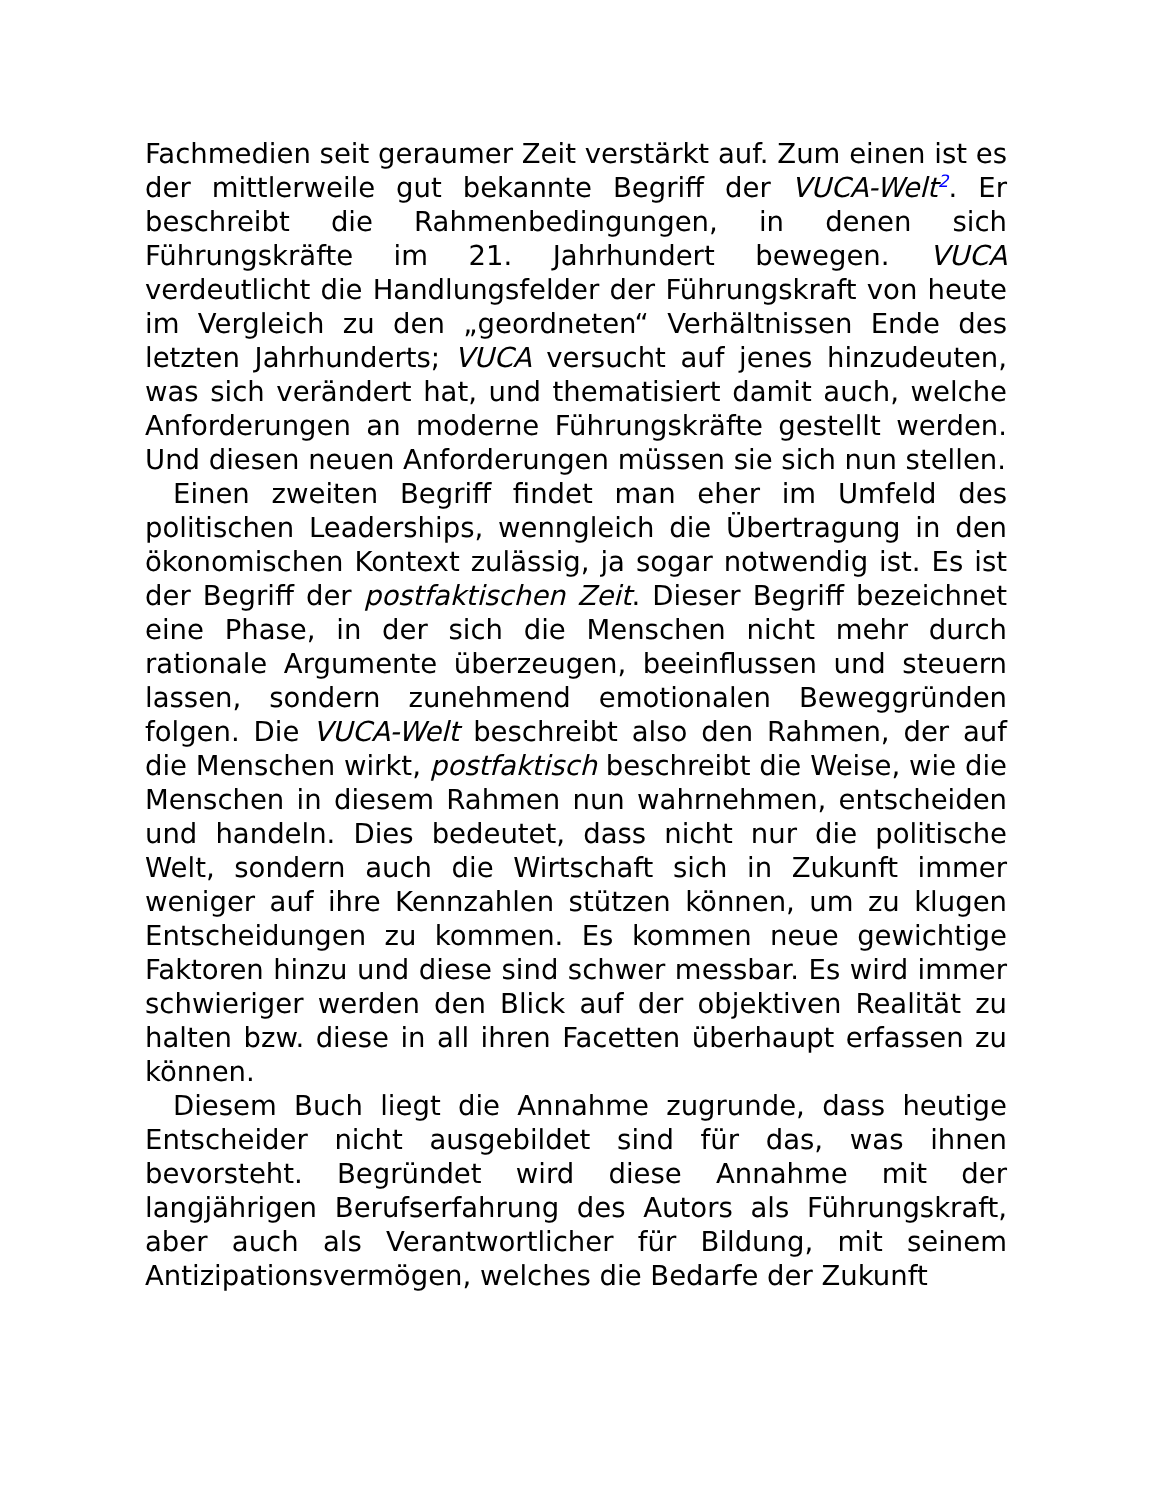Fachmedien seit geraumer Zeit verstärkt auf. Zum einen ist es der mittlerweile gut bekannte Begriff der VUCA-Welt<sup>2</sup>. Er beschreibt die Rahmenbedingungen, in denen sich Führungskräfte im 21. Jahrhundert bewegen. VUCA verdeutlicht die Handlungsfelder der Führungskraft von heute im Vergleich zu den „geordneten“ Verhältnissen Ende des letzten Jahrhunderts; VUCA versucht auf jenes hinzudeuten, was sich verändert hat, und thematisiert damit auch, welche Anforderungen an moderne Führungskräfte gestellt werden. Und diesen neuen Anforderungen müssen sie sich nun stellen.
Einen zweiten Begriff findet man eher im Umfeld des politischen Leaderships, wenngleich die Übertragung in den ökonomischen Kontext zulässig, ja sogar notwendig ist. Es ist der Begriff der postfaktischen Zeit. Dieser Begriff bezeichnet eine Phase, in der sich die Menschen nicht mehr durch rationale Argumente überzeugen, beeinflussen und steuern lassen, sondern zunehmend emotionalen Beweggründen folgen. Die VUCA-Welt beschreibt also den Rahmen, der auf die Menschen wirkt, postfaktisch beschreibt die Weise, wie die Menschen in diesem Rahmen nun wahrnehmen, entscheiden und handeln. Dies bedeutet, dass nicht nur die politische Welt, sondern auch die Wirtschaft sich in Zukunft immer weniger auf ihre Kennzahlen stützen können, um zu klugen Entscheidungen zu kommen. Es kommen neue gewichtige Faktoren hinzu und diese sind schwer messbar. Es wird immer schwieriger werden den Blick auf der objektiven Realität zu halten bzw. diese in all ihren Facetten überhaupt erfassen zu können.
Diesem Buch liegt die Annahme zugrunde, dass heutige Entscheider nicht ausgebildet sind für das, was ihnen bevorsteht. Begründet wird diese Annahme mit der langjährigen Berufserfahrung des Autors als Führungskraft, aber auch als Verantwortlicher für Bildung, mit seinem Antizipationsvermögen, welches die Bedarfe der Zukunft